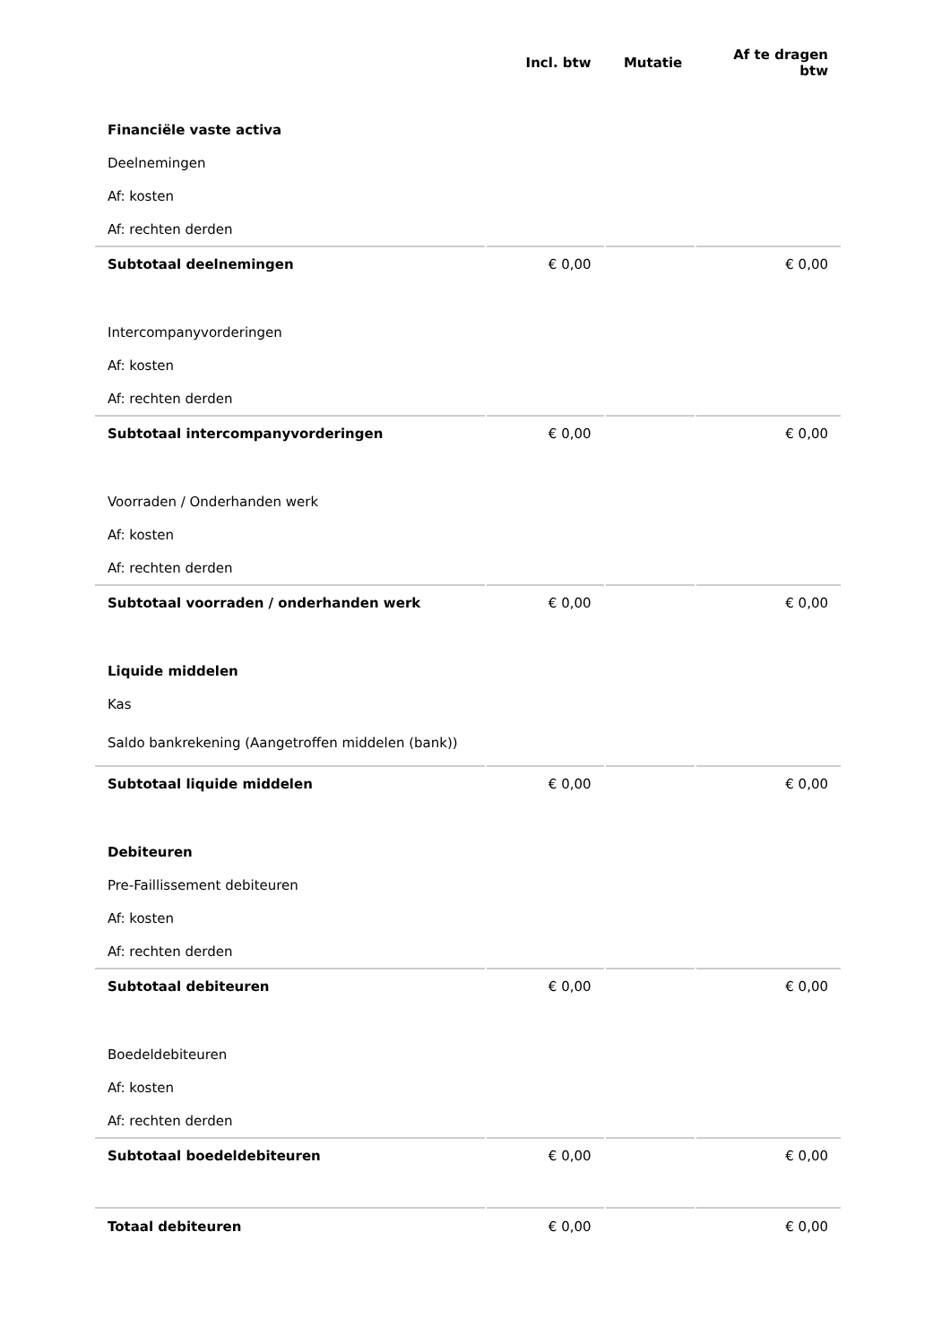| | Incl. btw | Mutatie | Af te dragen btw |
| --- | --- | --- | --- |
| Financiële vaste activa | | | |
| Deelnemingen | | | |
| Af: kosten | | | |
| Af: rechten derden | | | |
| Subtotaal deelnemingen | € 0,00 | | € 0,00 |
| Intercompanyvorderingen | | | |
| Af: kosten | | | |
| Af: rechten derden | | | |
| Subtotaal intercompanyvorderingen | € 0,00 | | € 0,00 |
| Voorraden / Onderhanden werk | | | |
| Af: kosten | | | |
| Af: rechten derden | | | |
| Subtotaal voorraden / onderhanden werk | € 0,00 | | € 0,00 |
| Liquide middelen | | | |
| Kas | | | |
| Saldo bankrekening (Aangetroffen middelen (bank)) | | | |
| Subtotaal liquide middelen | € 0,00 | | € 0,00 |
| Debiteuren | | | |
| Pre-Faillissement debiteuren | | | |
| Af: kosten | | | |
| Af: rechten derden | | | |
| Subtotaal debiteuren | € 0,00 | | € 0,00 |
| Boedeldebiteuren | | | |
| Af: kosten | | | |
| Af: rechten derden | | | |
| Subtotaal boedeldebiteuren | € 0,00 | | € 0,00 |
| Totaal debiteuren | € 0,00 | | € 0,00 |